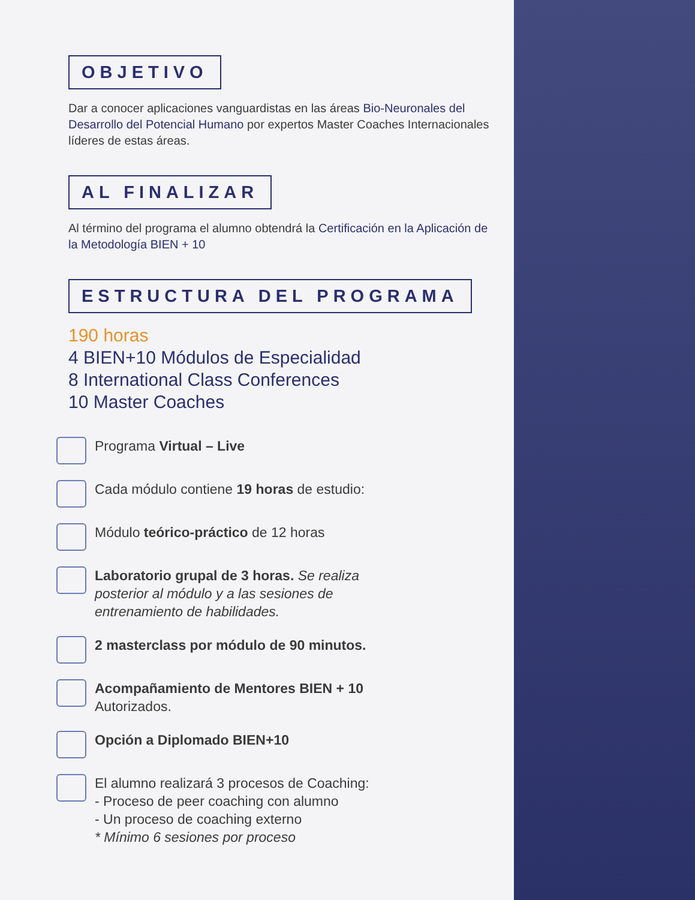OBJETIVO
Dar a conocer aplicaciones vanguardistas en las áreas Bio-Neuronales del Desarrollo del Potencial Humano por expertos Master Coaches Internacionales líderes de estas áreas.
AL FINALIZAR
Al término del programa el alumno obtendrá la Certificación en la Aplicación de la Metodología BIEN + 10
ESTRUCTURA DEL PROGRAMA
190 horas
4 BIEN+10 Módulos de Especialidad
8 International Class Conferences
10 Master Coaches
Programa Virtual – Live
Cada módulo contiene 19 horas de estudio:
Módulo teórico-práctico de 12 horas
Laboratorio grupal de 3 horas. Se realiza posterior al módulo y a las sesiones de entrenamiento de habilidades.
2 masterclass por módulo de 90 minutos.
Acompañamiento de Mentores BIEN + 10 Autorizados.
Opción a Diplomado BIEN+10
El alumno realizará 3 procesos de Coaching:
- Proceso de peer coaching con alumno
- Un proceso de coaching externo
* Mínimo 6 sesiones por proceso